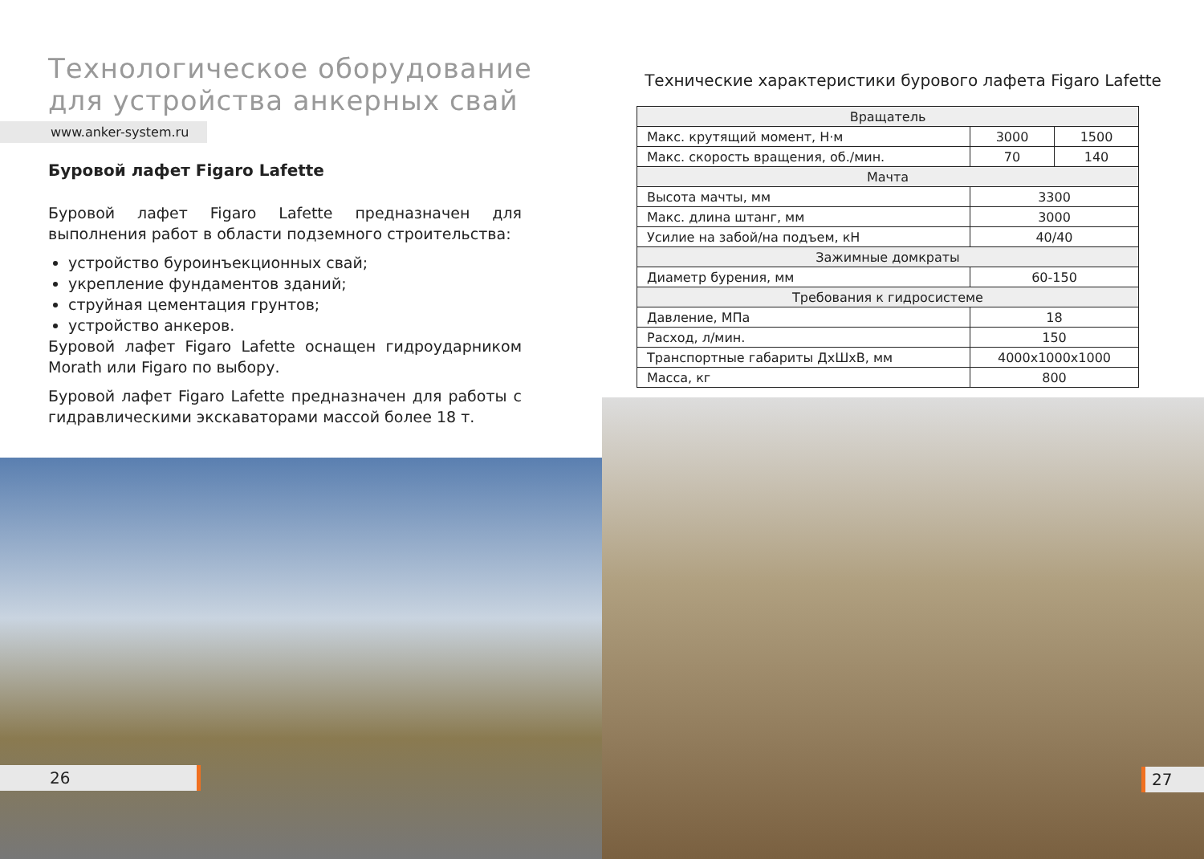Технологическое оборудование
для устройства анкерных свай
www.anker-system.ru
Буровой лафет Figaro Lafette
Буровой лафет Figaro Lafette предназначен для выполнения работ в области подземного строительства:
устройство буроинъекционных свай;
укрепление фундаментов зданий;
струйная цементация грунтов;
устройство анкеров.
Буровой лафет Figaro Lafette оснащен гидроударником Morath или Figaro по выбору.
Буровой лафет Figaro Lafette предназначен для работы с гидравлическими экскаваторами массой более 18 т.
26
Технические характеристики бурового лафета Figaro Lafette
| Вращатель | | |
| Макс. крутящий момент, Н·м | 3000 | 1500 |
| Макс. скорость вращения, об./мин. | 70 | 140 |
| Мачта | | |
| Высота мачты, мм | 3300 | |
| Макс. длина штанг, мм | 3000 | |
| Усилие на забой/на подъем, кН | 40/40 | |
| Зажимные домкраты | | |
| Диаметр бурения, мм | 60-150 | |
| Требования к гидросистеме | | |
| Давление, МПа | 18 | |
| Расход, л/мин. | 150 | |
| Транспортные габариты ДхШхВ, мм | 4000x1000x1000 | |
| Масса, кг | 800 | |
27